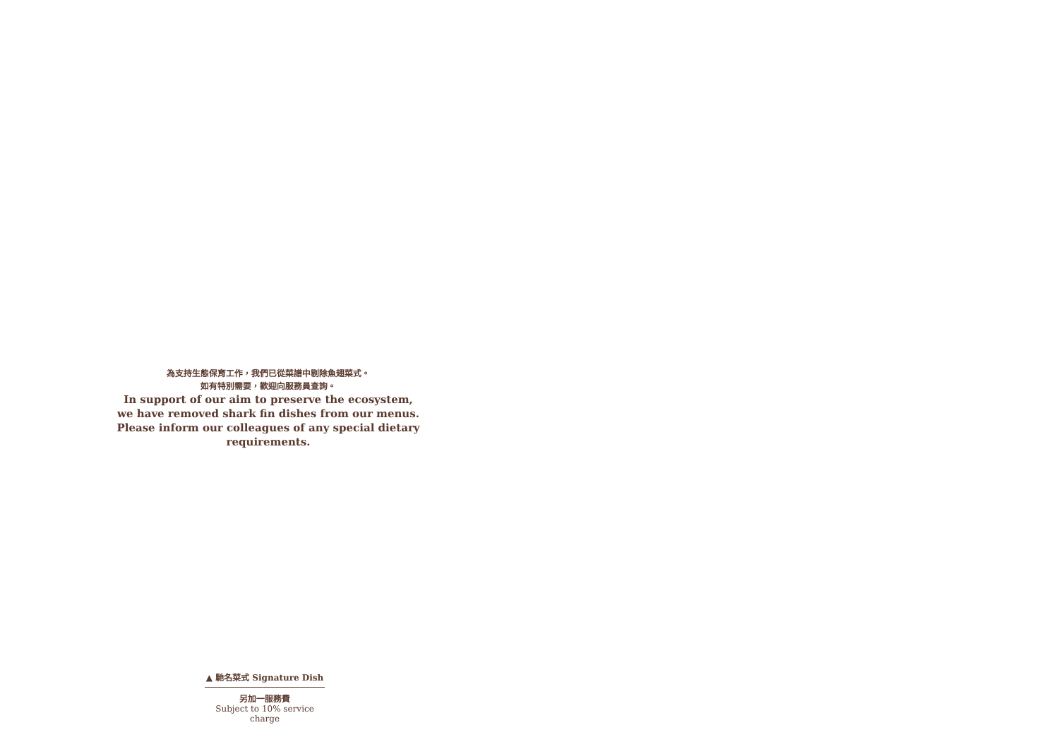為支持生態保育工作，我們已從菜譜中剔除魚翅菜式。
如有特別需要，歡迎向服務員查詢。
In support of our aim to preserve the ecosystem,
we have removed shark fin dishes from our menus.
Please inform our colleagues of any special dietary requirements.
▲ 馳名菜式 Signature Dish
另加一服務費
Subject to 10% service charge